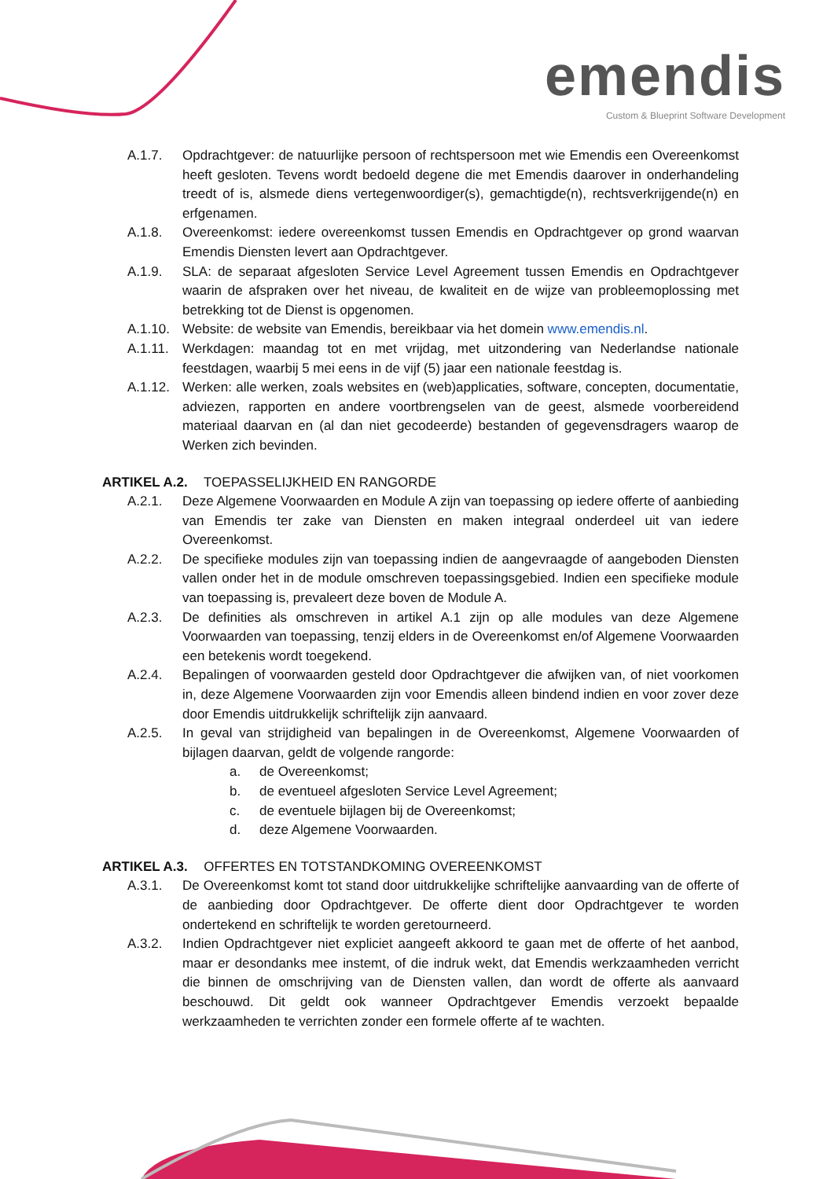emendis
Custom & Blueprint Software Development
A.1.7. Opdrachtgever: de natuurlijke persoon of rechtspersoon met wie Emendis een Overeenkomst heeft gesloten. Tevens wordt bedoeld degene die met Emendis daarover in onderhandeling treedt of is, alsmede diens vertegenwoordiger(s), gemachtigde(n), rechtsverkrijgende(n) en erfgenamen.
A.1.8. Overeenkomst: iedere overeenkomst tussen Emendis en Opdrachtgever op grond waarvan Emendis Diensten levert aan Opdrachtgever.
A.1.9. SLA: de separaat afgesloten Service Level Agreement tussen Emendis en Opdrachtgever waarin de afspraken over het niveau, de kwaliteit en de wijze van probleemoplossing met betrekking tot de Dienst is opgenomen.
A.1.10. Website: de website van Emendis, bereikbaar via het domein www.emendis.nl.
A.1.11. Werkdagen: maandag tot en met vrijdag, met uitzondering van Nederlandse nationale feestdagen, waarbij 5 mei eens in de vijf (5) jaar een nationale feestdag is.
A.1.12. Werken: alle werken, zoals websites en (web)applicaties, software, concepten, documentatie, adviezen, rapporten en andere voortbrengselen van de geest, alsmede voorbereidend materiaal daarvan en (al dan niet gecodeerde) bestanden of gegevensdragers waarop de Werken zich bevinden.
ARTIKEL A.2. TOEPASSELIJKHEID EN RANGORDE
A.2.1. Deze Algemene Voorwaarden en Module A zijn van toepassing op iedere offerte of aanbieding van Emendis ter zake van Diensten en maken integraal onderdeel uit van iedere Overeenkomst.
A.2.2. De specifieke modules zijn van toepassing indien de aangevraagde of aangeboden Diensten vallen onder het in de module omschreven toepassingsgebied. Indien een specifieke module van toepassing is, prevaleert deze boven de Module A.
A.2.3. De definities als omschreven in artikel A.1 zijn op alle modules van deze Algemene Voorwaarden van toepassing, tenzij elders in de Overeenkomst en/of Algemene Voorwaarden een betekenis wordt toegekend.
A.2.4. Bepalingen of voorwaarden gesteld door Opdrachtgever die afwijken van, of niet voorkomen in, deze Algemene Voorwaarden zijn voor Emendis alleen bindend indien en voor zover deze door Emendis uitdrukkelijk schriftelijk zijn aanvaard.
A.2.5. In geval van strijdigheid van bepalingen in de Overeenkomst, Algemene Voorwaarden of bijlagen daarvan, geldt de volgende rangorde:
a. de Overeenkomst;
b. de eventueel afgesloten Service Level Agreement;
c. de eventuele bijlagen bij de Overeenkomst;
d. deze Algemene Voorwaarden.
ARTIKEL A.3. OFFERTES EN TOTSTANDKOMING OVEREENKOMST
A.3.1. De Overeenkomst komt tot stand door uitdrukkelijke schriftelijke aanvaarding van de offerte of de aanbieding door Opdrachtgever. De offerte dient door Opdrachtgever te worden ondertekend en schriftelijk te worden geretourneerd.
A.3.2. Indien Opdrachtgever niet expliciet aangeeft akkoord te gaan met de offerte of het aanbod, maar er desondanks mee instemt, of die indruk wekt, dat Emendis werkzaamheden verricht die binnen de omschrijving van de Diensten vallen, dan wordt de offerte als aanvaard beschouwd. Dit geldt ook wanneer Opdrachtgever Emendis verzoekt bepaalde werkzaamheden te verrichten zonder een formele offerte af te wachten.